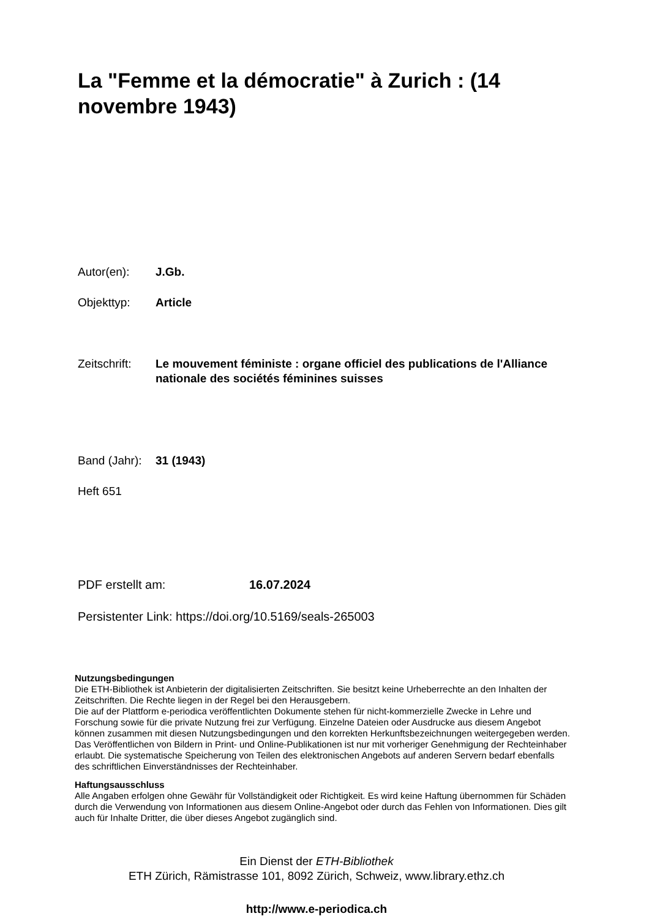La "Femme et la démocratie" à Zurich : (14 novembre 1943)
Autor(en): J.Gb.
Objekttyp: Article
Zeitschrift: Le mouvement féministe : organe officiel des publications de l'Alliance nationale des sociétés féminines suisses
Band (Jahr): 31 (1943)
Heft 651
PDF erstellt am: 16.07.2024
Persistenter Link: https://doi.org/10.5169/seals-265003
Nutzungsbedingungen
Die ETH-Bibliothek ist Anbieterin der digitalisierten Zeitschriften. Sie besitzt keine Urheberrechte an den Inhalten der Zeitschriften. Die Rechte liegen in der Regel bei den Herausgebern.
Die auf der Plattform e-periodica veröffentlichten Dokumente stehen für nicht-kommerzielle Zwecke in Lehre und Forschung sowie für die private Nutzung frei zur Verfügung. Einzelne Dateien oder Ausdrucke aus diesem Angebot können zusammen mit diesen Nutzungsbedingungen und den korrekten Herkunftsbezeichnungen weitergegeben werden.
Das Veröffentlichen von Bildern in Print- und Online-Publikationen ist nur mit vorheriger Genehmigung der Rechteinhaber erlaubt. Die systematische Speicherung von Teilen des elektronischen Angebots auf anderen Servern bedarf ebenfalls des schriftlichen Einverständnisses der Rechteinhaber.
Haftungsausschluss
Alle Angaben erfolgen ohne Gewähr für Vollständigkeit oder Richtigkeit. Es wird keine Haftung übernommen für Schäden durch die Verwendung von Informationen aus diesem Online-Angebot oder durch das Fehlen von Informationen. Dies gilt auch für Inhalte Dritter, die über dieses Angebot zugänglich sind.
Ein Dienst der ETH-Bibliothek
ETH Zürich, Rämistrasse 101, 8092 Zürich, Schweiz, www.library.ethz.ch
http://www.e-periodica.ch